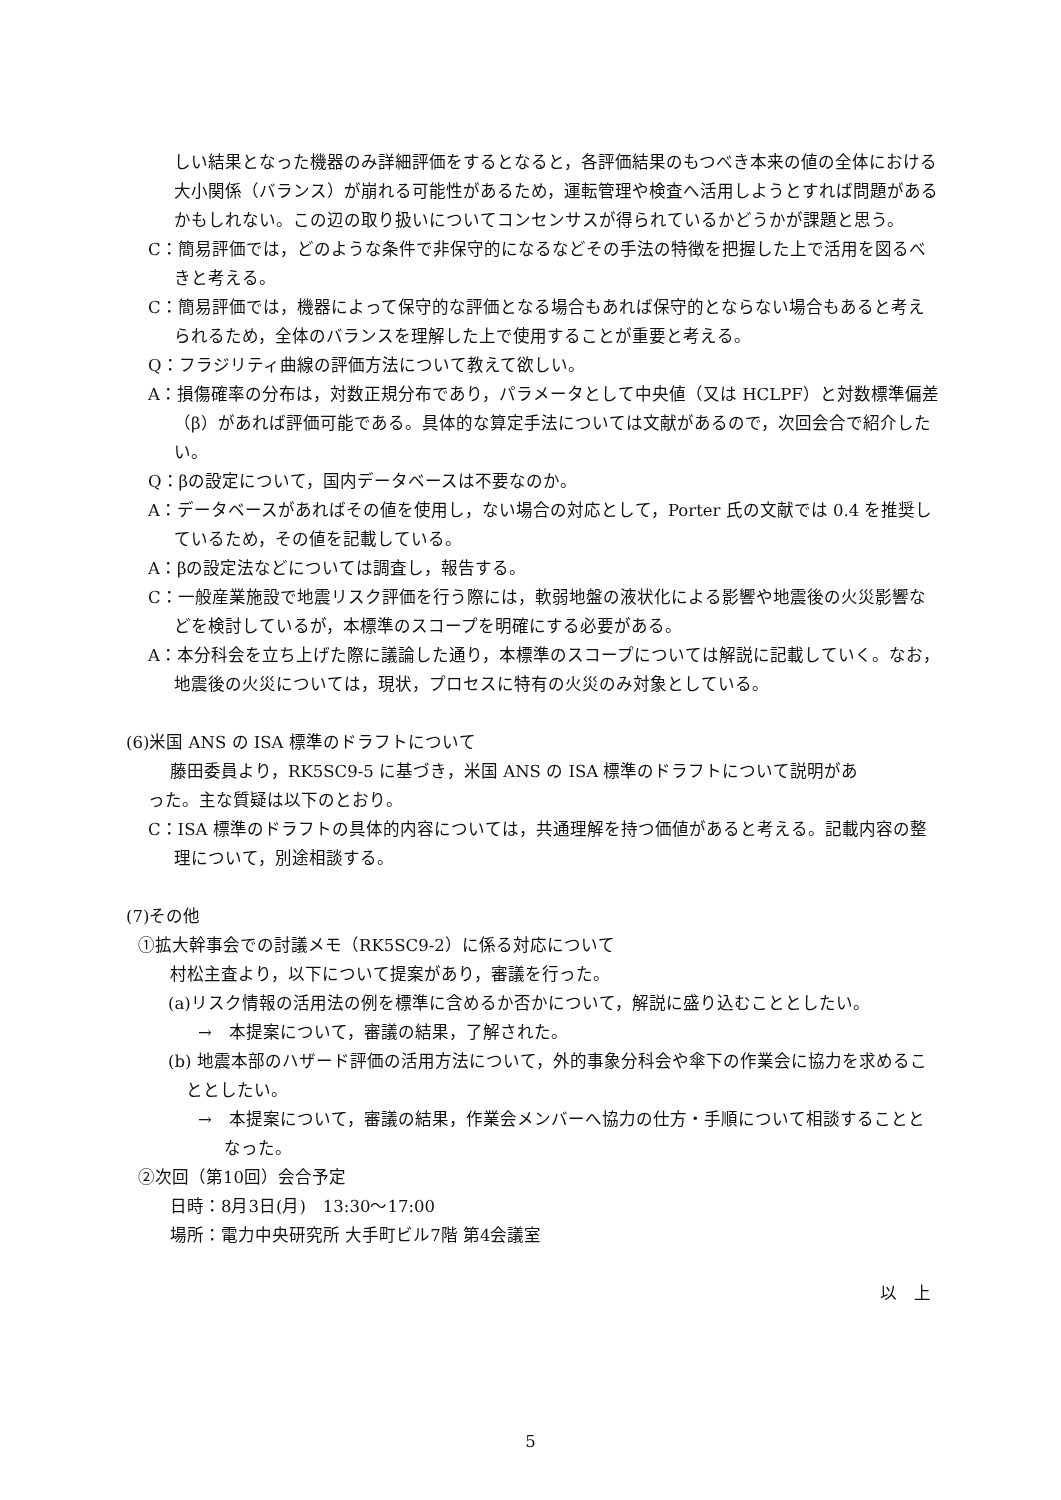しい結果となった機器のみ詳細評価をするとなると，各評価結果のもつべき本来の値の全体における大小関係（バランス）が崩れる可能性があるため，運転管理や検査へ活用しようとすれば問題があるかもしれない。この辺の取り扱いについてコンセンサスが得られているかどうかが課題と思う。
C：簡易評価では，どのような条件で非保守的になるなどその手法の特徴を把握した上で活用を図るべきと考える。
C：簡易評価では，機器によって保守的な評価となる場合もあれば保守的とならない場合もあると考えられるため，全体のバランスを理解した上で使用することが重要と考える。
Q：フラジリティ曲線の評価方法について教えて欲しい。
A：損傷確率の分布は，対数正規分布であり，パラメータとして中央値（又は HCLPF）と対数標準偏差（β）があれば評価可能である。具体的な算定手法については文献があるので，次回会合で紹介したい。
Q：βの設定について，国内データベースは不要なのか。
A：データベースがあればその値を使用し，ない場合の対応として，Porter 氏の文献では 0.4 を推奨しているため，その値を記載している。
A：βの設定法などについては調査し，報告する。
C：一般産業施設で地震リスク評価を行う際には，軟弱地盤の液状化による影響や地震後の火災影響などを検討しているが，本標準のスコープを明確にする必要がある。
A：本分科会を立ち上げた際に議論した通り，本標準のスコープについては解説に記載していく。なお，地震後の火災については，現状，プロセスに特有の火災のみ対象としている。
(6)米国 ANS の ISA 標準のドラフトについて
藤田委員より，RK5SC9-5 に基づき，米国 ANS の ISA 標準のドラフトについて説明があ
った。主な質疑は以下のとおり。
C：ISA 標準のドラフトの具体的内容については，共通理解を持つ価値があると考える。記載内容の整理について，別途相談する。
(7)その他
①拡大幹事会での討議メモ（RK5SC9-2）に係る対応について
村松主査より，以下について提案があり，審議を行った。
(a)リスク情報の活用法の例を標準に含めるか否かについて，解説に盛り込むこととしたい。
→　本提案について，審議の結果，了解された。
(b) 地震本部のハザード評価の活用方法について，外的事象分科会や傘下の作業会に協力を求めることとしたい。
→　本提案について，審議の結果，作業会メンバーへ協力の仕方・手順について相談することとなった。
②次回（第10回）会合予定
日時：8月3日(月)　13:30～17:00
場所：電力中央研究所 大手町ビル7階 第4会議室
以　上
5